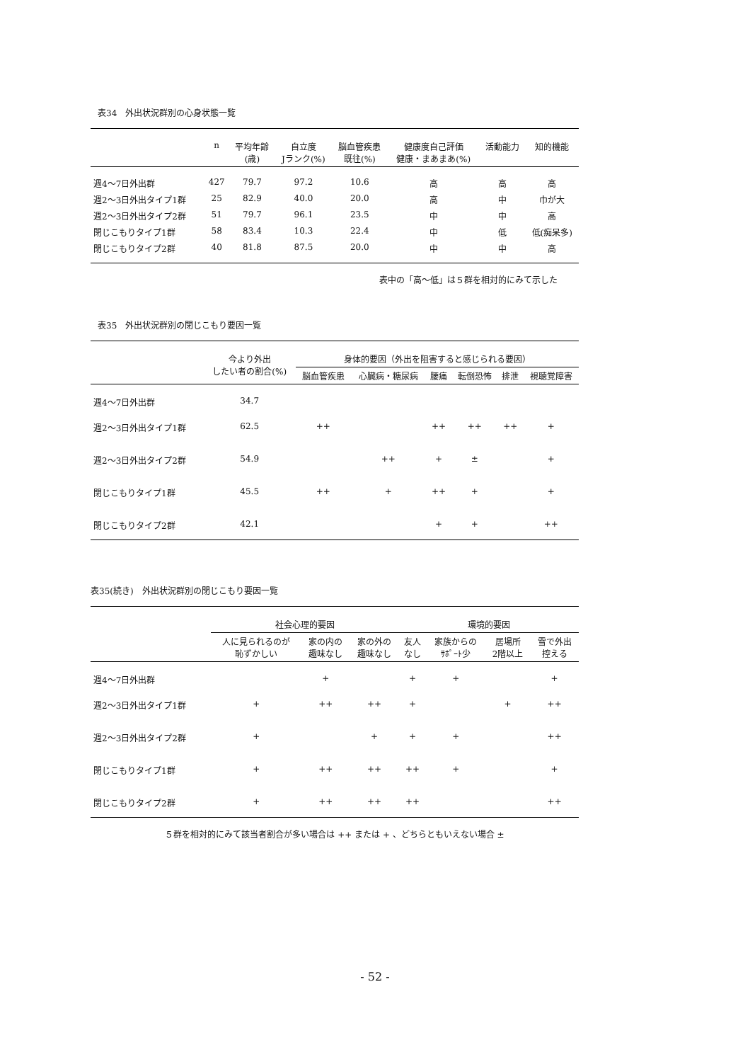表34　外出状況群別の心身状態一覧
| | n | 平均年齢 (歳) | 自立度 Jランク(%) | 脳血管疾患 既往(%) | 健康度自己評価 健康・まあまあ(%) | 活動能力 | 知的機能 |
| --- | --- | --- | --- | --- | --- | --- | --- |
| 週4～7日外出群 | 427 | 79.7 | 97.2 | 10.6 | 高 | 高 | 高 |
| 週2～3日外出タイプ1群 | 25 | 82.9 | 40.0 | 20.0 | 高 | 中 | 巾が大 |
| 週2～3日外出タイプ2群 | 51 | 79.7 | 96.1 | 23.5 | 中 | 中 | 高 |
| 閉じこもりタイプ1群 | 58 | 83.4 | 10.3 | 22.4 | 中 | 低 | 低(痴呆多) |
| 閉じこもりタイプ2群 | 40 | 81.8 | 87.5 | 20.0 | 中 | 中 | 高 |
表中の「高～低」は５群を相対的にみて示した
表35　外出状況群別の閉じこもり要因一覧
| | 今より外出 したい者の割合(%) | 身体的要因（外出を阻害すると感じられる要因） | | | | | |
| --- | --- | --- | --- | --- | --- | --- | --- |
| | | 脳血管疾患 | 心臓病・糖尿病 | 腰痛 | 転倒恐怖 | 排泄 | 視聴覚障害 |
| 週4～7日外出群 | 34.7 | | | | | | |
| 週2～3日外出タイプ1群 | 62.5 | ++ | | ++ | ++ | ++ | + |
| 週2～3日外出タイプ2群 | 54.9 | | ++ | + | ± | | + |
| 閉じこもりタイプ1群 | 45.5 | ++ | + | ++ | + | | + |
| 閉じこもりタイプ2群 | 42.1 | | | + | + | | ++ |
表35(続き)　外出状況群別の閉じこもり要因一覧
| | 社会心理的要因 | | | 環境的要因 | | | |
| --- | --- | --- | --- | --- | --- | --- | --- |
| | 人に見られるのが 恥ずかしい | 家の内の 趣味なし | 家の外の 趣味なし | 友人 なし | 家族からの ｻﾎﾟｰﾄ少 | 居場所 2階以上 | 雪で外出 控える |
| 週4～7日外出群 | | + | | + | + | | + |
| 週2～3日外出タイプ1群 | + | ++ | ++ | + | | + | ++ |
| 週2～3日外出タイプ2群 | + | | + | + | + | | ++ |
| 閉じこもりタイプ1群 | + | ++ | ++ | ++ | + | | + |
| 閉じこもりタイプ2群 | + | ++ | ++ | ++ | | | ++ |
５群を相対的にみて該当者割合が多い場合は ++ または + 、どちらともいえない場合 ±
- 52 -